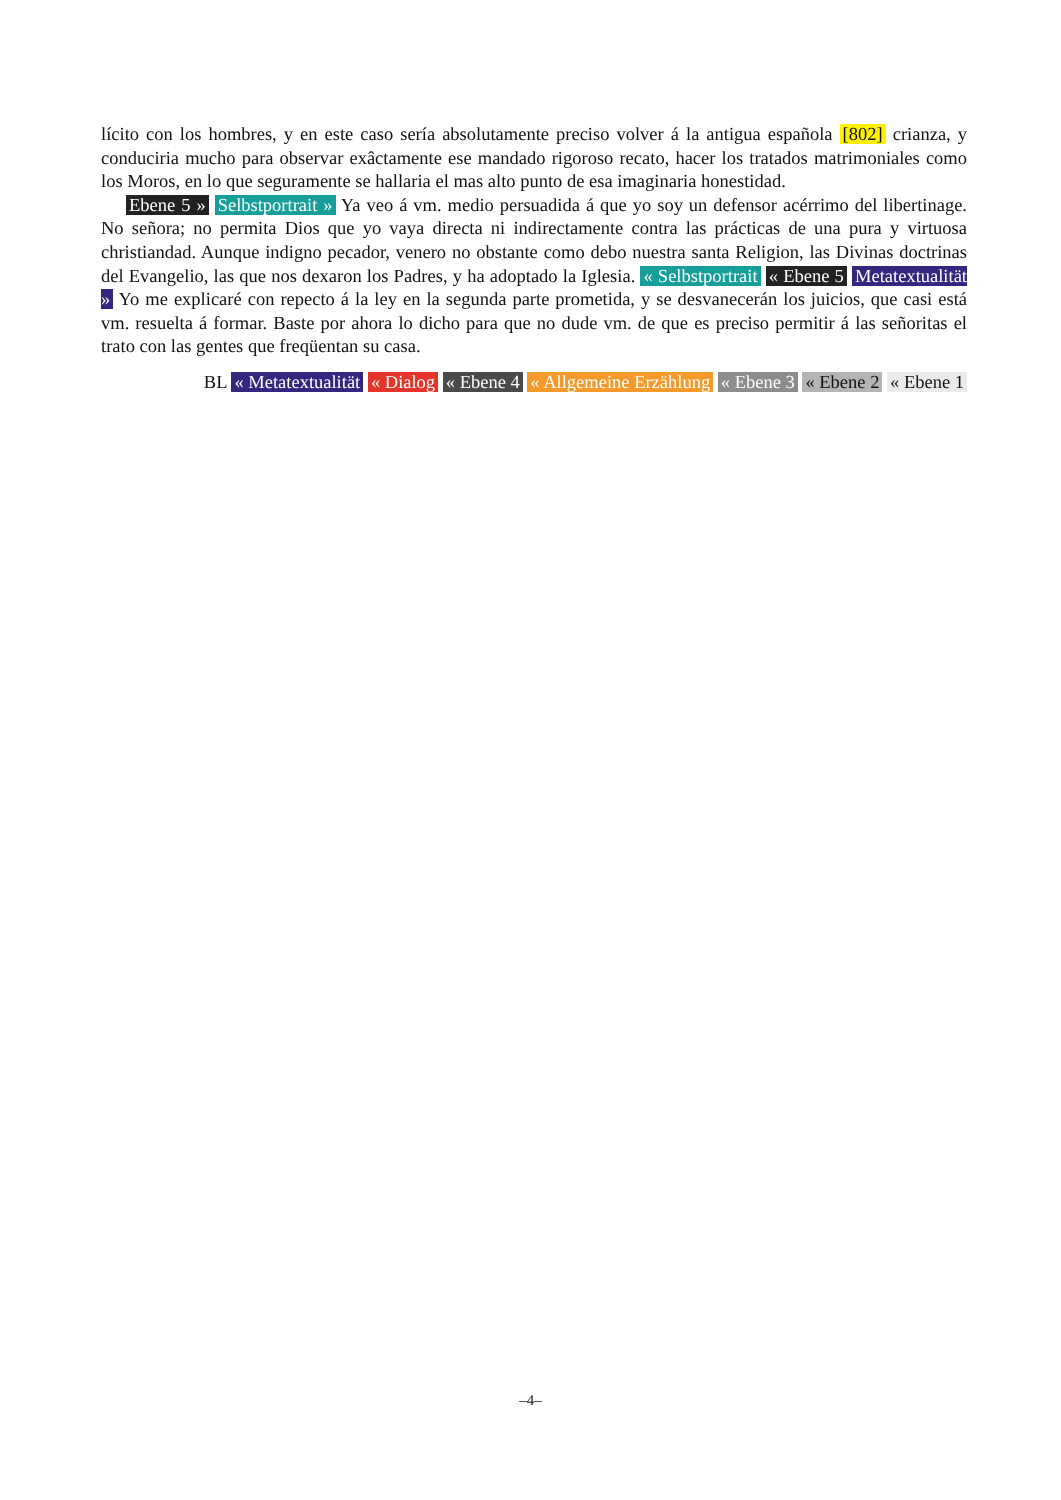lícito con los hombres, y en este caso sería absolutamente preciso volver á la antigua española [802] crianza, y conduciria mucho para observar exâctamente ese mandado rigoroso recato, hacer los tratados matrimoniales como los Moros, en lo que seguramente se hallaria el mas alto punto de esa imaginaria honestidad.
Ebene 5 » Selbstportrait » Ya veo á vm. medio persuadida á que yo soy un defensor acérrimo del libertinage. No señora; no permita Dios que yo vaya directa ni indirectamente contra las prácticas de una pura y virtuosa christiandad. Aunque indigno pecador, venero no obstante como debo nuestra santa Religion, las Divinas doctrinas del Evangelio, las que nos dexaron los Padres, y ha adoptado la Iglesia. « Selbstportrait « Ebene 5 Metatextualität » Yo me explicaré con repecto á la ley en la segunda parte prometida, y se desvanecerán los juicios, que casi está vm. resuelta á formar. Baste por ahora lo dicho para que no dude vm. de que es preciso permitir á las señoritas el trato con las gentes que freqüentan su casa.
BL « Metatextualität « Dialog « Ebene 4 « Allgemeine Erzählung « Ebene 3 « Ebene 2 « Ebene 1
–4–